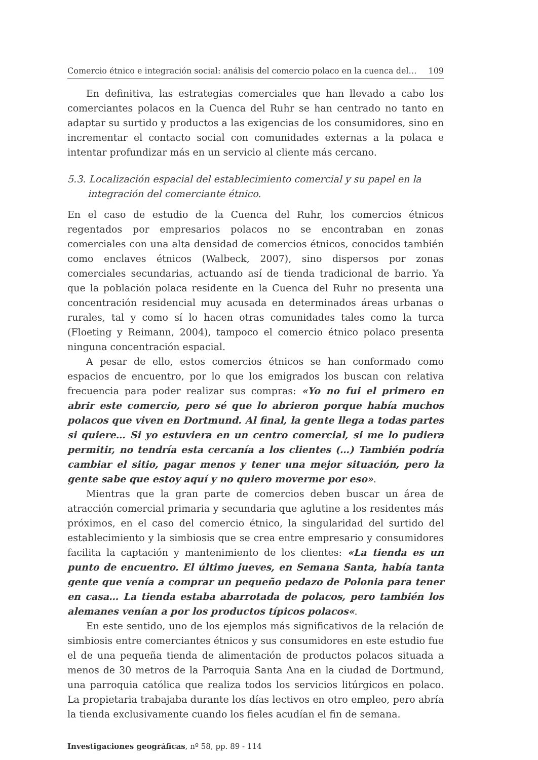Comercio étnico e integración social: análisis del comercio polaco en la cuenca del… 109
En definitiva, las estrategias comerciales que han llevado a cabo los comerciantes polacos en la Cuenca del Ruhr se han centrado no tanto en adaptar su surtido y productos a las exigencias de los consumidores, sino en incrementar el contacto social con comunidades externas a la polaca e intentar profundizar más en un servicio al cliente más cercano.
5.3. Localización espacial del establecimiento comercial y su papel en la integración del comerciante étnico.
En el caso de estudio de la Cuenca del Ruhr, los comercios étnicos regentados por empresarios polacos no se encontraban en zonas comerciales con una alta densidad de comercios étnicos, conocidos también como enclaves étnicos (Walbeck, 2007), sino dispersos por zonas comerciales secundarias, actuando así de tienda tradicional de barrio. Ya que la población polaca residente en la Cuenca del Ruhr no presenta una concentración residencial muy acusada en determinados áreas urbanas o rurales, tal y como sí lo hacen otras comunidades tales como la turca (Floeting y Reimann, 2004), tampoco el comercio étnico polaco presenta ninguna concentración espacial.
A pesar de ello, estos comercios étnicos se han conformado como espacios de encuentro, por lo que los emigrados los buscan con relativa frecuencia para poder realizar sus compras: «Yo no fui el primero en abrir este comercio, pero sé que lo abrieron porque había muchos polacos que viven en Dortmund. Al final, la gente llega a todas partes si quiere… Si yo estuviera en un centro comercial, si me lo pudiera permitir, no tendría esta cercanía a los clientes (…) También podría cambiar el sitio, pagar menos y tener una mejor situación, pero la gente sabe que estoy aquí y no quiero moverme por eso».
Mientras que la gran parte de comercios deben buscar un área de atracción comercial primaria y secundaria que aglutine a los residentes más próximos, en el caso del comercio étnico, la singularidad del surtido del establecimiento y la simbiosis que se crea entre empresario y consumidores facilita la captación y mantenimiento de los clientes: «La tienda es un punto de encuentro. El último jueves, en Semana Santa, había tanta gente que venía a comprar un pequeño pedazo de Polonia para tener en casa… La tienda estaba abarrotada de polacos, pero también los alemanes venían a por los productos típicos polacos«.
En este sentido, uno de los ejemplos más significativos de la relación de simbiosis entre comerciantes étnicos y sus consumidores en este estudio fue el de una pequeña tienda de alimentación de productos polacos situada a menos de 30 metros de la Parroquia Santa Ana en la ciudad de Dortmund, una parroquia católica que realiza todos los servicios litúrgicos en polaco. La propietaria trabajaba durante los días lectivos en otro empleo, pero abría la tienda exclusivamente cuando los fieles acudían el fin de semana.
Investigaciones geográficas, nº 58, pp. 89 - 114